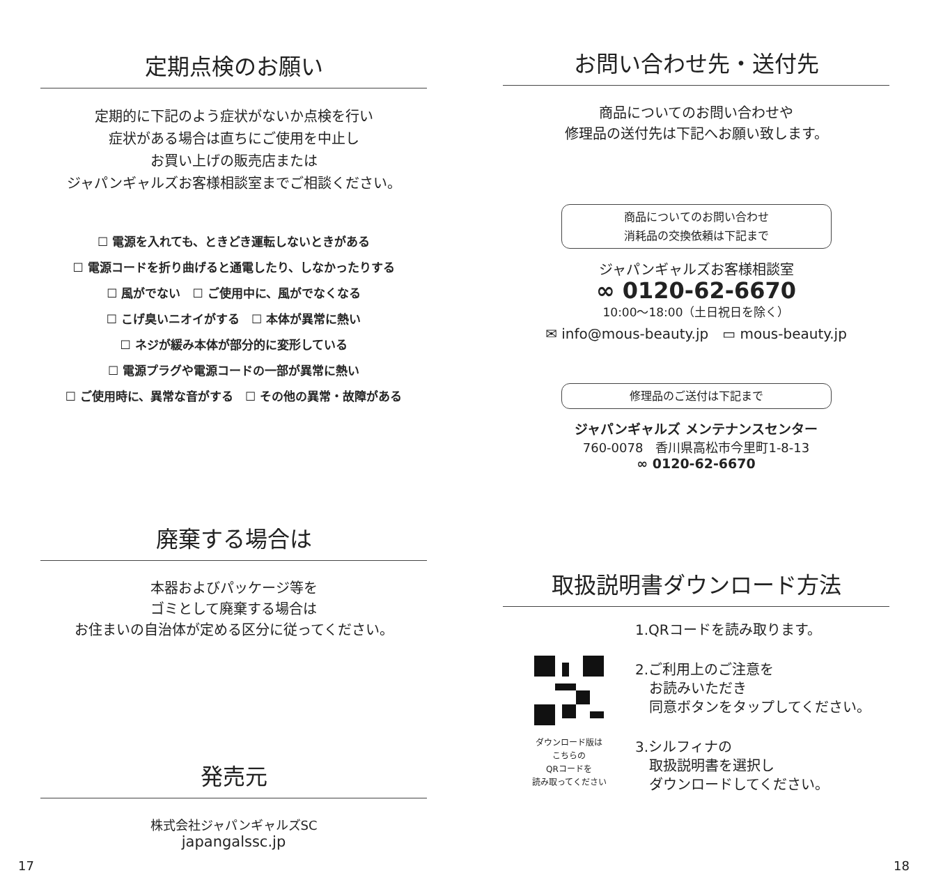定期点検のお願い
定期的に下記のよう症状がないか点検を行い
症状がある場合は直ちにご使用を中止し
お買い上げの販売店または
ジャパンギャルズお客様相談室までご相談ください。
☐ 電源を入れても、ときどき運転しないときがある
☐ 電源コードを折り曲げると通電したり、しなかったりする
☐ 風がでない　☐ ご使用中に、風がでなくなる
☐ こげ臭いニオイがする　☐ 本体が異常に熱い
☐ ネジが緩み本体が部分的に変形している
☐ 電源プラグや電源コードの一部が異常に熱い
☐ ご使用時に、異常な音がする　☐ その他の異常・故障がある
廃棄する場合は
本器およびパッケージ等を
ゴミとして廃棄する場合は
お住まいの自治体が定める区分に従ってください。
発売元
株式会社ジャパンギャルズSC
japangalssc.jp
お問い合わせ先・送付先
商品についてのお問い合わせや
修理品の送付先は下記へお願い致します。
商品についてのお問い合わせ
消耗品の交換依頼は下記まで
ジャパンギャルズお客様相談室
∞ 0120-62-6670
10:00～18:00（土日祝日を除く）
✉ info@mous-beauty.jp　▭ mous-beauty.jp
修理品のご送付は下記まで
ジャパンギャルズ メンテナンスセンター
760-0078　香川県高松市今里町1-8-13
∞ 0120-62-6670
取扱説明書ダウンロード方法
ダウンロード版は
こちらの
QRコードを
読み取ってください
1.QRコードを読み取ります。
2.ご利用上のご注意を
　お読みいただき
　同意ボタンをタップしてください。
3.シルフィナの
　取扱説明書を選択し
　ダウンロードしてください。
17 18